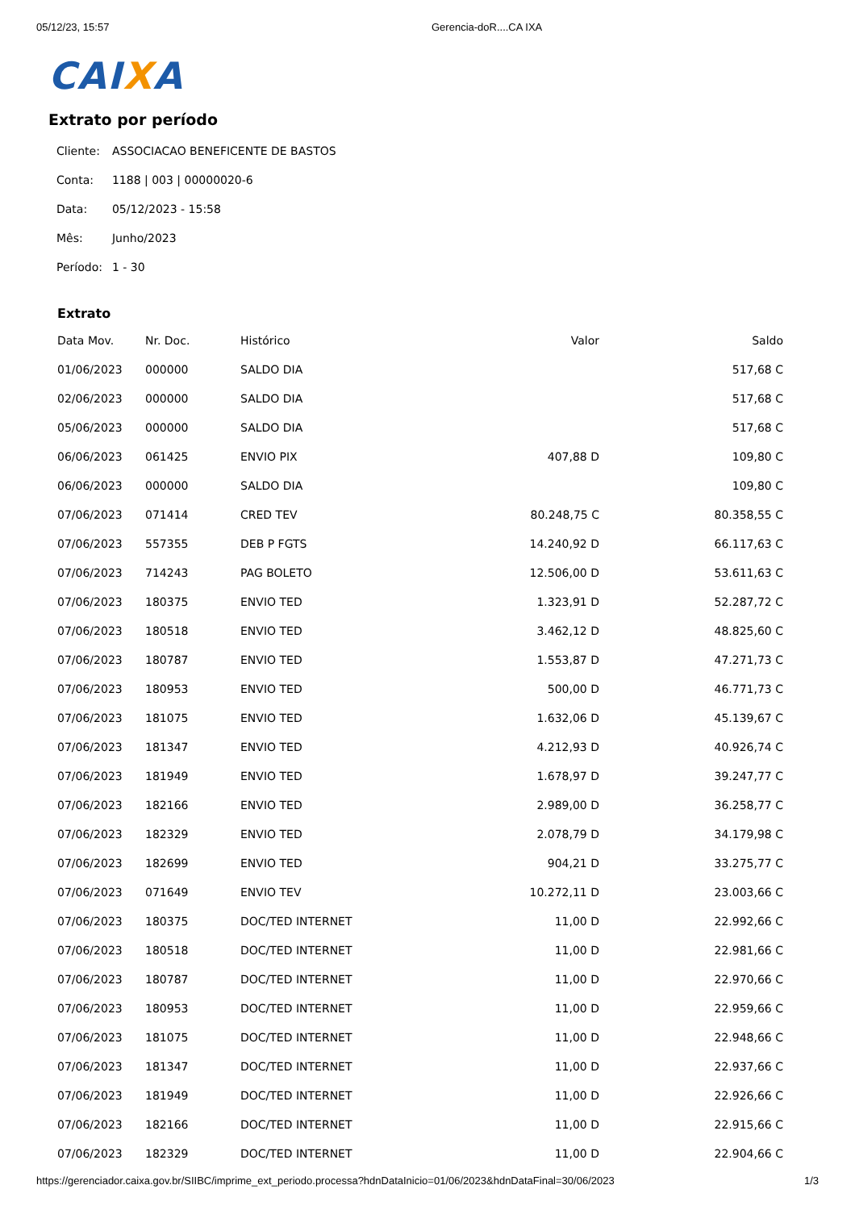05/12/23, 15:57 Gerencia-doR....CA IXA
CAIXA
Extrato por período
| Cliente: | ASSOCIACAO BENEFICENTE DE BASTOS |
| Conta: | 1188 / 003 / 00000020-6 |
| Data: | 05/12/2023 - 15:58 |
| Mês: | Junho/2023 |
| Período: | 1 - 30 |
Extrato
| Data Mov. | Nr. Doc. | Histórico | Valor | Saldo |
| --- | --- | --- | --- | --- |
| 01/06/2023 | 000000 | SALDO DIA | | 517,68 C |
| 02/06/2023 | 000000 | SALDO DIA | | 517,68 C |
| 05/06/2023 | 000000 | SALDO DIA | | 517,68 C |
| 06/06/2023 | 061425 | ENVIO PIX | 407,88 D | 109,80 C |
| 06/06/2023 | 000000 | SALDO DIA | | 109,80 C |
| 07/06/2023 | 071414 | CRED TEV | 80.248,75 C | 80.358,55 C |
| 07/06/2023 | 557355 | DEB P FGTS | 14.240,92 D | 66.117,63 C |
| 07/06/2023 | 714243 | PAG BOLETO | 12.506,00 D | 53.611,63 C |
| 07/06/2023 | 180375 | ENVIO TED | 1.323,91 D | 52.287,72 C |
| 07/06/2023 | 180518 | ENVIO TED | 3.462,12 D | 48.825,60 C |
| 07/06/2023 | 180787 | ENVIO TED | 1.553,87 D | 47.271,73 C |
| 07/06/2023 | 180953 | ENVIO TED | 500,00 D | 46.771,73 C |
| 07/06/2023 | 181075 | ENVIO TED | 1.632,06 D | 45.139,67 C |
| 07/06/2023 | 181347 | ENVIO TED | 4.212,93 D | 40.926,74 C |
| 07/06/2023 | 181949 | ENVIO TED | 1.678,97 D | 39.247,77 C |
| 07/06/2023 | 182166 | ENVIO TED | 2.989,00 D | 36.258,77 C |
| 07/06/2023 | 182329 | ENVIO TED | 2.078,79 D | 34.179,98 C |
| 07/06/2023 | 182699 | ENVIO TED | 904,21 D | 33.275,77 C |
| 07/06/2023 | 071649 | ENVIO TEV | 10.272,11 D | 23.003,66 C |
| 07/06/2023 | 180375 | DOC/TED INTERNET | 11,00 D | 22.992,66 C |
| 07/06/2023 | 180518 | DOC/TED INTERNET | 11,00 D | 22.981,66 C |
| 07/06/2023 | 180787 | DOC/TED INTERNET | 11,00 D | 22.970,66 C |
| 07/06/2023 | 180953 | DOC/TED INTERNET | 11,00 D | 22.959,66 C |
| 07/06/2023 | 181075 | DOC/TED INTERNET | 11,00 D | 22.948,66 C |
| 07/06/2023 | 181347 | DOC/TED INTERNET | 11,00 D | 22.937,66 C |
| 07/06/2023 | 181949 | DOC/TED INTERNET | 11,00 D | 22.926,66 C |
| 07/06/2023 | 182166 | DOC/TED INTERNET | 11,00 D | 22.915,66 C |
| 07/06/2023 | 182329 | DOC/TED INTERNET | 11,00 D | 22.904,66 C |
https://gerenciador.caixa.gov.br/SIIBC/imprime_ext_periodo.processa?hdnDataInicio=01/06/2023&hdnDataFinal=30/06/2023
1/3